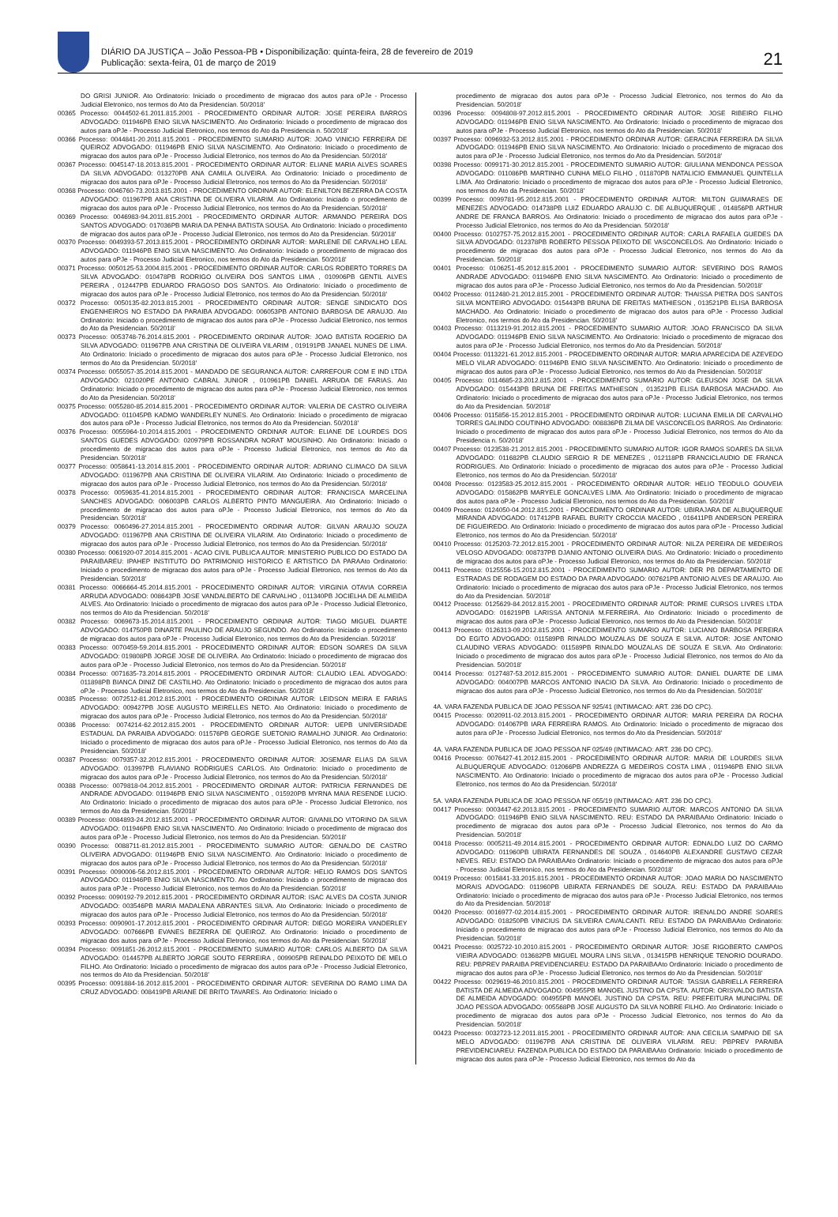DIÁRIO DA JUSTIÇA – João Pessoa-PB • Disponibilização: quinta-feira, 28 de fevereiro de 2019
Publicação: sexta-feira, 01 de março de 2019
21
DO GRISI JUNIOR. Ato Ordinatorio: Iniciado o procedimento de migracao dos autos para oPJe - Processo Judicial Eletronico, nos termos do Ato da Presidencian. 50/2018'
00365 Processo: 0044502-61.2011.815.2001 - PROCEDIMENTO ORDINAR AUTOR: JOSE PEREIRA BARROS ADVOGADO: 011946PB ENIO SILVA NASCIMENTO. Ato Ordinatorio: Iniciado o procedimento de migracao dos autos para oPJe - Processo Judicial Eletronico, nos termos do Ato da Presidencia n. 50/2018'
00366 Processo: 0044841-20.2011.815.2001 - PROCEDIMENTO SUMARIO AUTOR: JOAO VINICIO FERREIRA DE QUEIROZ ADVOGADO: 011946PB ENIO SILVA NASCIMENTO. Ato Ordinatorio: Iniciado o procedimento de migracao dos autos para oPJe - Processo Judicial Eletronico, nos termos do Ato da Presidencian. 50/2018'
00367 Processo: 0045147-18.2013.815.2001 - PROCEDIMENTO ORDINAR AUTOR: ELIANE MARIA ALVES SOARES DA SILVA ADVOGADO: 013270PB ANA CAMILA OLIVEIRA. Ato Ordinatorio: Iniciado o procedimento de migracao dos autos para oPJe - Processo Judicial Eletronico, nos termos do Ato da Presidencian. 50/2018'
00368 Processo: 0046760-73.2013.815.2001 - PROCEDIMENTO ORDINAR AUTOR: ELENILTON BEZERRA DA COSTA ADVOGADO: 011967PB ANA CRISTINA DE OLIVEIRA VILARIM. Ato Ordinatorio: Iniciado o procedimento de migracao dos autos para oPJe - Processo Judicial Eletronico, nos termos do Ato da Presidencian. 50/2018'
00369 Processo: 0046983-94.2011.815.2001 - PROCEDIMENTO ORDINAR AUTOR: ARMANDO PEREIRA DOS SANTOS ADVOGADO: 017036PB MARIA DA PENHA BATISTA SOUSA. Ato Ordinatorio: Iniciado o procedimento de migracao dos autos para oPJe - Processo Judicial Eletronico, nos termos do Ato da Presidencian. 50/2018'
00370 Processo: 0049393-57.2013.815.2001 - PROCEDIMENTO ORDINAR AUTOR: MARLENE DE CARVALHO LEAL ADVOGADO: 011946PB ENIO SILVA NASCIMENTO. Ato Ordinatorio: Iniciado o procedimento de migracao dos autos para oPJe - Processo Judicial Eletronico, nos termos do Ato da Presidencian. 50/2018'
00371 Processo: 0050125-53.2004.815.2001 - PROCEDIMENTO ORDINAR AUTOR: CARLOS ROBERTO TORRES DA SILVA ADVOGADO: 010478PB RODRIGO OLIVEIRA DOS SANTOS LIMA , 010906PB GENTIL ALVES PEREIRA , 012447PB EDUARDO FRAGOSO DOS SANTOS. Ato Ordinatorio: Iniciado o procedimento de migracao dos autos para oPJe - Processo Judicial Eletronico, nos termos do Ato da Presidencian. 50/2018'
00372 Processo: 0050135-82.2013.815.2001 - PROCEDIMENTO ORDINAR AUTOR: SENGE SINDICATO DOS ENGENHEIROS NO ESTADO DA PARAIBA ADVOGADO: 006053PB ANTONIO BARBOSA DE ARAUJO. Ato Ordinatorio: Iniciado o procedimento de migracao dos autos para oPJe - Processo Judicial Eletronico, nos termos do Ato da Presidencian. 50/2018'
00373 Processo: 0053748-76.2014.815.2001 - PROCEDIMENTO ORDINAR AUTOR: JOAO BATISTA ROGERIO DA SILVA ADVOGADO: 011967PB ANA CRISTINA DE OLIVEIRA VILARIM , 019191PB JANAEL NUNES DE LIMA. Ato Ordinatorio: Iniciado o procedimento de migracao dos autos para oPJe - Processo Judicial Eletronico, nos termos do Ato da Presidencian. 50/2018'
00374 Processo: 0055057-35.2014.815.2001 - MANDADO DE SEGURANCA AUTOR: CARREFOUR COM E IND LTDA ADVOGADO: 021020PE ANTONIO CABRAL JUNIOR , 010961PB DANIEL ARRUDA DE FARIAS. Ato Ordinatorio: Iniciado o procedimento de migracao dos autos para oPJe - Processo Judicial Eletronico, nos termos do Ato da Presidencian. 50/2018'
00375 Processo: 0055280-85.2014.815.2001 - PROCEDIMENTO ORDINAR AUTOR: VALERIA DE CASTRO OLIVEIRA ADVOGADO: 011045PB KADMO WANDERLEY NUNES. Ato Ordinatorio: Iniciado o procedimento de migracao dos autos para oPJe - Processo Judicial Eletronico, nos termos do Ato da Presidencian. 50/2018'
00376 Processo: 0055964-10.2014.815.2001 - PROCEDIMENTO ORDINAR AUTOR: ELIANE DE LOURDES DOS SANTOS GUEDES ADVOGADO: 020979PB ROSSANDRA NORAT MOUSINHO. Ato Ordinatorio: Iniciado o procedimento de migracao dos autos para oPJe - Processo Judicial Eletronico, nos termos do Ato da Presidencian. 50/2018'
00377 Processo: 0058641-13.2014.815.2001 - PROCEDIMENTO ORDINAR AUTOR: ADRIANO CLIMACO DA SILVA ADVOGADO: 011967PB ANA CRISTINA DE OLIVEIRA VILARIM. Ato Ordinatorio: Iniciado o procedimento de migracao dos autos para oPJe - Processo Judicial Eletronico, nos termos do Ato da Presidencian. 50/2018'
00378 Processo: 0059635-41.2014.815.2001 - PROCEDIMENTO ORDINAR AUTOR: FRANCISCA MARCELINA SANCHES ADVOGADO: 006003PB CARLOS ALBERTO PINTO MANGUEIRA. Ato Ordinatorio: Iniciado o procedimento de migracao dos autos para oPJe - Processo Judicial Eletronico, nos termos do Ato da Presidencian. 50/2018'
00379 Processo: 0060496-27.2014.815.2001 - PROCEDIMENTO ORDINAR AUTOR: GILVAN ARAUJO SOUZA ADVOGADO: 011967PB ANA CRISTINA DE OLIVEIRA VILARIM. Ato Ordinatorio: Iniciado o procedimento de migracao dos autos para oPJe - Processo Judicial Eletronico, nos termos do Ato da Presidencian. 50/2018'
00380 Processo: 0061920-07.2014.815.2001 - ACAO CIVIL PUBLICA AUTOR: MINISTERIO PUBLICO DO ESTADO DA PARAIBAREU: IPAHEP INSTITUTO DO PATRIMONIO HISTORICO E ARTISTICO DA PARAAto Ordinatorio: Iniciado o procedimento de migracao dos autos para oPJe - Processo Judicial Eletronico, nos termos do Ato da Presidencian. 50/2018'
00381 Processo: 0066664-45.2014.815.2001 - PROCEDIMENTO ORDINAR AUTOR: VIRGINIA OTAVIA CORREIA ARRUDA ADVOGADO: 008643PB JOSE VANDALBERTO DE CARVALHO , 011340PB JOCIELHA DE ALMEIDA ALVES. Ato Ordinatorio: Iniciado o procedimento de migracao dos autos para oPJe - Processo Judicial Eletronico, nos termos do Ato da Presidencian. 50/2018'
00382 Processo: 0069673-15.2014.815.2001 - PROCEDIMENTO ORDINAR AUTOR: TIAGO MIGUEL DUARTE ADVOGADO: 014750PB DINARTE PAULINO DE ARAUJO SEGUNDO. Ato Ordinatorio: Iniciado o procedimento de migracao dos autos para oPJe - Processo Judicial Eletronico, nos termos do Ato da Presidencian. 50/2018'
00383 Processo: 0070459-59.2014.815.2001 - PROCEDIMENTO ORDINAR AUTOR: EDSON SOARES DA SILVA ADVOGADO: 019808PB JORGE JOSE DE OLIVEIRA. Ato Ordinatorio: Iniciado o procedimento de migracao dos autos para oPJe - Processo Judicial Eletronico, nos termos do Ato da Presidencian. 50/2018'
00384 Processo: 0071635-73.2014.815.2001 - PROCEDIMENTO ORDINAR AUTOR: CLAUDIO LEAL ADVOGADO: 011898PB BIANCA DINIZ DE CASTILHO. Ato Ordinatorio: Iniciado o procedimento de migracao dos autos para oPJe - Processo Judicial Eletronico, nos termos do Ato da Presidencian. 50/2018'
00385 Processo: 0072512-81.2012.815.2001 - PROCEDIMENTO ORDINAR AUTOR: LEIDSON MEIRA E FARIAS ADVOGADO: 009427PB JOSE AUGUSTO MEIRELLES NETO. Ato Ordinatorio: Iniciado o procedimento de migracao dos autos para oPJe - Processo Judicial Eletronico, nos termos do Ato da Presidencian. 50/2018'
00386 Processo: 0074214-62.2012.815.2001 - PROCEDIMENTO ORDINAR AUTOR: UEPB UNIVERSIDADE ESTADUAL DA PARAIBA ADVOGADO: 011576PB GEORGE SUETONIO RAMALHO JUNIOR. Ato Ordinatorio: Iniciado o procedimento de migracao dos autos para oPJe - Processo Judicial Eletronico, nos termos do Ato da Presidencian. 50/2018'
00387 Processo: 0079357-32.2012.815.2001 - PROCEDIMENTO ORDINAR AUTOR: JOSEMAR ELIAS DA SILVA ADVOGADO: 013997PB FLAVIANO RODRIGUES CARLOS. Ato Ordinatorio: Iniciado o procedimento de migracao dos autos para oPJe - Processo Judicial Eletronico, nos termos do Ato da Presidencian. 50/2018'
00388 Processo: 0079818-04.2012.815.2001 - PROCEDIMENTO ORDINAR AUTOR: PATRICIA FERNANDES DE ANDRADE ADVOGADO: 011946PB ENIO SILVA NASCIMENTO , 015920PB MYRNA MAIA RESENDE LUCIO. Ato Ordinatorio: Iniciado o procedimento de migracao dos autos para oPJe - Processo Judicial Eletronico, nos termos do Ato da Presidencian. 50/2018'
00389 Processo: 0084893-24.2012.815.2001 - PROCEDIMENTO ORDINAR AUTOR: GIVANILDO VITORINO DA SILVA ADVOGADO: 011946PB ENIO SILVA NASCIMENTO. Ato Ordinatorio: Iniciado o procedimento de migracao dos autos para oPJe - Processo Judicial Eletronico, nos termos do Ato da Presidencian. 50/2018'
00390 Processo: 0088711-81.2012.815.2001 - PROCEDIMENTO SUMARIO AUTOR: GENALDO DE CASTRO OLIVEIRA ADVOGADO: 011946PB ENIO SILVA NASCIMENTO. Ato Ordinatorio: Iniciado o procedimento de migracao dos autos para oPJe - Processo Judicial Eletronico, nos termos do Ato da Presidencian. 50/2018'
00391 Processo: 0090006-56.2012.815.2001 - PROCEDIMENTO ORDINAR AUTOR: HELIO RAMOS DOS SANTOS ADVOGADO: 011946PB ENIO SILVA NASCIMENTO. Ato Ordinatorio: Iniciado o procedimento de migracao dos autos para oPJe - Processo Judicial Eletronico, nos termos do Ato da Presidencian. 50/2018'
00392 Processo: 0090192-79.2012.815.2001 - PROCEDIMENTO ORDINAR AUTOR: ISAC ALVES DA COSTA JUNIOR ADVOGADO: 003546PB MARIA MADALENA ABRANTES SILVA. Ato Ordinatorio: Iniciado o procedimento de migracao dos autos para oPJe - Processo Judicial Eletronico, nos termos do Ato da Presidencian. 50/2018'
00393 Processo: 0090901-17.2012.815.2001 - PROCEDIMENTO ORDINAR AUTOR: DIEGO MOREIRA VANDERLEY ADVOGADO: 007666PB EVANES BEZERRA DE QUEIROZ. Ato Ordinatorio: Iniciado o procedimento de migracao dos autos para oPJe - Processo Judicial Eletronico, nos termos do Ato da Presidencian. 50/2018'
00394 Processo: 0091851-26.2012.815.2001 - PROCEDIMENTO SUMARIO AUTOR: CARLOS ALBERTO DA SILVA ADVOGADO: 014457PB ALBERTO JORGE SOUTO FERREIRA , 009905PB REINALDO PEIXOTO DE MELO FILHO. Ato Ordinatorio: Iniciado o procedimento de migracao dos autos para oPJe - Processo Judicial Eletronico, nos termos do Ato da Presidencian. 50/2018'
00395 Processo: 0091884-16.2012.815.2001 - PROCEDIMENTO ORDINAR AUTOR: SEVERINA DO RAMO LIMA DA CRUZ ADVOGADO: 008419PB ARIANE DE BRITO TAVARES. Ato Ordinatorio: Iniciado o
procedimento de migracao dos autos para oPJe - Processo Judicial Eletronico, nos termos do Ato da Presidencian. 50/2018'
00396 Processo: 0094808-97.2012.815.2001 - PROCEDIMENTO ORDINAR AUTOR: JOSE RIBEIRO FILHO ADVOGADO: 011946PB ENIO SILVA NASCIMENTO. Ato Ordinatorio: Iniciado o procedimento de migracao dos autos para oPJe - Processo Judicial Eletronico, nos termos do Ato da Presidencian. 50/2018'
00397 Processo: 0096932-53.2012.815.2001 - PROCEDIMENTO ORDINAR AUTOR: GERACINA FERREIRA DA SILVA ADVOGADO: 011946PB ENIO SILVA NASCIMENTO. Ato Ordinatorio: Iniciado o procedimento de migracao dos autos para oPJe - Processo Judicial Eletronico, nos termos do Ato da Presidencian. 50/2018'
00398 Processo: 0099171-30.2012.815.2001 - PROCEDIMENTO SUMARIO AUTOR: GIULIANA MENDONCA PESSOA ADVOGADO: 011086PB MARTINHO CUNHA MELO FILHO , 011870PB NATALICIO EMMANUEL QUINTELLA LIMA. Ato Ordinatorio: Iniciado o procedimento de migracao dos autos para oPJe - Processo Judicial Eletronico, nos termos do Ato da Presidencian. 50/2018'
00399 Processo: 0099781-95.2012.815.2001 - PROCEDIMENTO ORDINAR AUTOR: MILTON GUIMARAES DE MENEZES ADVOGADO: 014738PB LUIZ EDUARDO ARAUJO C. DE ALBUQUERQUE , 014856PB ARTHUR ANDRE DE FRANCA BARROS. Ato Ordinatorio: Iniciado o procedimento de migracao dos autos para oPJe - Processo Judicial Eletronico, nos termos do Ato da Presidencian. 50/2018'
00400 Processo: 0102757-75.2012.815.2001 - PROCEDIMENTO ORDINAR AUTOR: CARLA RAFAELA GUEDES DA SILVA ADVOGADO: 012378PB ROBERTO PESSOA PEIXOTO DE VASCONCELOS. Ato Ordinatorio: Iniciado o procedimento de migracao dos autos para oPJe - Processo Judicial Eletronico, nos termos do Ato da Presidencian. 50/2018'
00401 Processo: 0106251-45.2012.815.2001 - PROCEDIMENTO SUMARIO AUTOR: SEVERINO DOS RAMOS ANDRADE ADVOGADO: 011946PB ENIO SILVA NASCIMENTO. Ato Ordinatorio: Iniciado o procedimento de migracao dos autos para oPJe - Processo Judicial Eletronico, nos termos do Ato da Presidencian. 50/2018'
00402 Processo: 0112480-21.2012.815.2001 - PROCEDIMENTO ORDINAR AUTOR: THAISSA PIETRA DOS SANTOS SILVA MONTEIRO ADVOGADO: 015443PB BRUNA DE FREITAS MATHIESON , 013521PB ELISA BARBOSA MACHADO. Ato Ordinatorio: Iniciado o procedimento de migracao dos autos para oPJe - Processo Judicial Eletronico, nos termos do Ato da Presidencian. 50/2018'
00403 Processo: 0113219-91.2012.815.2001 - PROCEDIMENTO SUMARIO AUTOR: JOAO FRANCISCO DA SILVA ADVOGADO: 011946PB ENIO SILVA NASCIMENTO. Ato Ordinatorio: Iniciado o procedimento de migracao dos autos para oPJe - Processo Judicial Eletronico, nos termos do Ato da Presidencian. 50/2018'
00404 Processo: 0113221-61.2012.815.2001 - PROCEDIMENTO ORDINAR AUTOR: MARIA APARECIDA DE AZEVEDO MELO VILAR ADVOGADO: 011946PB ENIO SILVA NASCIMENTO. Ato Ordinatorio: Iniciado o procedimento de migracao dos autos para oPJe - Processo Judicial Eletronico, nos termos do Ato da Presidencian. 50/2018'
00405 Processo: 0114685-23.2012.815.2001 - PROCEDIMENTO SUMARIO AUTOR: GLEUSON JOSE DA SILVA ADVOGADO: 015443PB BRUNA DE FREITAS MATHIESON , 013521PB ELISA BARBOSA MACHADO. Ato Ordinatorio: Iniciado o procedimento de migracao dos autos para oPJe - Processo Judicial Eletronico, nos termos do Ato da Presidencian. 50/2018'
00406 Processo: 0115856-15.2012.815.2001 - PROCEDIMENTO ORDINAR AUTOR: LUCIANA EMILIA DE CARVALHO TORRES GALINDO COUTINHO ADVOGADO: 008836PB ZILMA DE VASCONCELOS BARROS. Ato Ordinatorio: Iniciado o procedimento de migracao dos autos para oPJe - Processo Judicial Eletronico, nos termos do Ato da Presidencia n. 50/2018'
00407 Processo: 0123538-21.2012.815.2001 - PROCEDIMENTO SUMARIO AUTOR: IGOR RAMOS SOARES DA SILVA ADVOGADO: 011682PB CLAUDIO SERGIO R DE MENEZES , 012118PB FRANCICLAUDIO DE FRANCA RODRIGUES. Ato Ordinatorio: Iniciado o procedimento de migracao dos autos para oPJe - Processo Judicial Eletronico, nos termos do Ato da Presidencian. 50/2018'
00408 Processo: 0123583-25.2012.815.2001 - PROCEDIMENTO ORDINAR AUTOR: HELIO TEODULO GOUVEIA ADVOGADO: 015862PB MARYELE GONCALVES LIMA. Ato Ordinatorio: Iniciado o procedimento de migracao dos autos para oPJe - Processo Judicial Eletronico, nos termos do Ato da Presidencian. 50/2018'
00409 Processo: 0124050-04.2012.815.2001 - PROCEDIMENTO ORDINAR AUTOR: UBIRAJARA DE ALBUQUERQUE MIRANDA ADVOGADO: 017412PB RAFAEL BURITY CROCCIA MACEDO , 016411PB ANDERSON PEREIRA DE FIGUEIREDO. Ato Ordinatorio: Iniciado o procedimento de migracao dos autos para oPJe - Processo Judicial Eletronico, nos termos do Ato da Presidencian. 50/2018'
00410 Processo: 0125203-72.2012.815.2001 - PROCEDIMENTO ORDINAR AUTOR: NILZA PEREIRA DE MEDEIROS VELOSO ADVOGADO: 008737PB DJANIO ANTONIO OLIVEIRA DIAS. Ato Ordinatorio: Iniciado o procedimento de migracao dos autos para oPJe - Processo Judicial Eletronico, nos termos do Ato da Presidencian. 50/2018'
00411 Processo: 0125556-15.2012.815.2001 - PROCEDIMENTO SUMARIO AUTOR: DER PB DEPARTAMENTO DE ESTRADAS DE RODAGEM DO ESTADO DA PARA ADVOGADO: 007621PB ANTONIO ALVES DE ARAUJO. Ato Ordinatorio: Iniciado o procedimento de migracao dos autos para oPJe - Processo Judicial Eletronico, nos termos do Ato da Presidencian. 50/2018'
00412 Processo: 0125629-84.2012.815.2001 - PROCEDIMENTO ORDINAR AUTOR: PRIME CURSOS LIVRES LTDA ADVOGADO: 016219PB LARISSA ANTONIA M.FERREIRA. Ato Ordinatorio: Iniciado o procedimento de migracao dos autos para oPJe - Processo Judicial Eletronico, nos termos do Ato da Presidencian. 50/2018'
00413 Processo: 0126313-09.2012.815.2001 - PROCEDIMENTO SUMARIO AUTOR: LUCIANO BARBOSA PEREIRA DO EGITO ADVOGADO: 011589PB RINALDO MOUZALAS DE SOUZA E SILVA. AUTOR: JOSE ANTONIO CLAUDINO VERAS ADVOGADO: 011589PB RINALDO MOUZALAS DE SOUZA E SILVA. Ato Ordinatorio: Iniciado o procedimento de migracao dos autos para oPJe - Processo Judicial Eletronico, nos termos do Ato da Presidencian. 50/2018'
00414 Processo: 0127487-53.2012.815.2001 - PROCEDIMENTO SUMARIO AUTOR: DANIEL DUARTE DE LIMA ADVOGADO: 004007PB MARCOS ANTONIO INACIO DA SILVA. Ato Ordinatorio: Iniciado o procedimento de migracao dos autos para oPJe - Processo Judicial Eletronico, nos termos do Ato da Presidencian. 50/2018'
4A. VARA FAZENDA PUBLICA DE JOAO PESSOA NF 925/41 (INTIMACAO: ART. 236 DO CPC).
00415 Processo: 0020911-02.2013.815.2001 - PROCEDIMENTO ORDINAR AUTOR: MARIA PEREIRA DA ROCHA ADVOGADO: 014067PB IARA FERREIRA RAMOS. Ato Ordinatorio: Iniciado o procedimento de migracao dos autos para oPJe - Processo Judicial Eletronico, nos termos do Ato da Presidencian. 50/2018'
4A. VARA FAZENDA PUBLICA DE JOAO PESSOA NF 025/49 (INTIMACAO: ART. 236 DO CPC).
00416 Processo: 0076427-41.2012.815.2001 - PROCEDIMENTO ORDINAR AUTOR: MARIA DE LOURDES SILVA ALBUQUERQUE ADVOGADO: 012066PB ANDREZZA G MEDEIROS COSTA LIMA , 011946PB ENIO SILVA NASCIMENTO. Ato Ordinatorio: Iniciado o procedimento de migracao dos autos para oPJe - Processo Judicial Eletronico, nos termos do Ato da Presidencian. 50/2018'
5A. VARA FAZENDA PUBLICA DE JOAO PESSOA NF 055/19 (INTIMACAO: ART. 236 DO CPC).
00417 Processo: 0003447-62.2013.815.2001 - PROCEDIMENTO SUMARIO AUTOR: MARCOS ANTONIO DA SILVA ADVOGADO: 011946PB ENIO SILVA NASCIMENTO. REU: ESTADO DA PARAIBAAto Ordinatorio: Iniciado o procedimento de migracao dos autos para oPJe - Processo Judicial Eletronico, nos termos do Ato da Presidencian. 50/2018'
00418 Processo: 0005211-49.2014.815.2001 - PROCEDIMENTO ORDINAR AUTOR: EDNALDO LUIZ DO CARMO ADVOGADO: 011960PB UBIRATA FERNANDES DE SOUZA , 014640PB ALEXANDRE GUSTAVO CEZAR NEVES. REU: ESTADO DA PARAIBAAto Ordinatorio: Iniciado o procedimento de migracao dos autos para oPJe - Processo Judicial Eletronico, nos termos do Ato da Presidencian. 50/2018'
00419 Processo: 0015841-33.2015.815.2001 - PROCEDIMENTO ORDINAR AUTOR: JOAO MARIA DO NASCIMENTO MORAIS ADVOGADO: 011960PB UBIRATA FERNANDES DE SOUZA. REU: ESTADO DA PARAIBAAto Ordinatorio: Iniciado o procedimento de migracao dos autos para oPJe - Processo Judicial Eletronico, nos termos do Ato da Presidencian. 50/2018'
00420 Processo: 0016977-02.2014.815.2001 - PROCEDIMENTO ORDINAR AUTOR: IRENALDO ANDRE SOARES ADVOGADO: 018250PB VINICIUS DA SILVEIRA CAVALCANTI. REU: ESTADO DA PARAIBAAto Ordinatorio: Iniciado o procedimento de migracao dos autos para oPJe - Processo Judicial Eletronico, nos termos do Ato da Presidencian. 50/2018'
00421 Processo: 0025722-10.2010.815.2001 - PROCEDIMENTO ORDINAR AUTOR: JOSE RIGOBERTO CAMPOS VIEIRA ADVOGADO: 013682PB MIGUEL MOURA LINS SILVA , 013415PB HENRIQUE TENORIO DOURADO. REU: PBPREV PARAIBA PREVIDENCIAREU: ESTADO DA PARAIBAAto Ordinatorio: Iniciado o procedimento de migracao dos autos para oPJe - Processo Judicial Eletronico, nos termos do Ato da Presidencian. 50/2018'
00422 Processo: 0029619-46.2010.815.2001 - PROCEDIMENTO ORDINAR AUTOR: TASSIA GABRIELLA FERREIRA BATISTA DE ALMEIDA ADVOGADO: 004955PB MANOEL JUSTINO DA CPSTA. AUTOR: ORISVALDO BATISTA DE ALMEIDA ADVOGADO: 004955PB MANOEL JUSTINO DA CPSTA. REU: PREFEITURA MUNICIPAL DE JOAO PESSOA ADVOGADO: 005568PB JOSE AUGUSTO DA SILVA NOBRE FILHO. Ato Ordinatorio: Iniciado o procedimento de migracao dos autos para oPJe - Processo Judicial Eletronico, nos termos do Ato da Presidencian. 50/2018'
00423 Processo: 0032723-12.2011.815.2001 - PROCEDIMENTO ORDINAR AUTOR: ANA CECILIA SAMPAIO DE SA MELO ADVOGADO: 011967PB ANA CRISTINA DE OLIVEIRA VILARIM. REU: PBPREV PARAIBA PREVIDENCIAREU: FAZENDA PUBLICA DO ESTADO DA PARAIBAAto Ordinatorio: Iniciado o procedimento de migracao dos autos para oPJe - Processo Judicial Eletronico, nos termos do Ato da